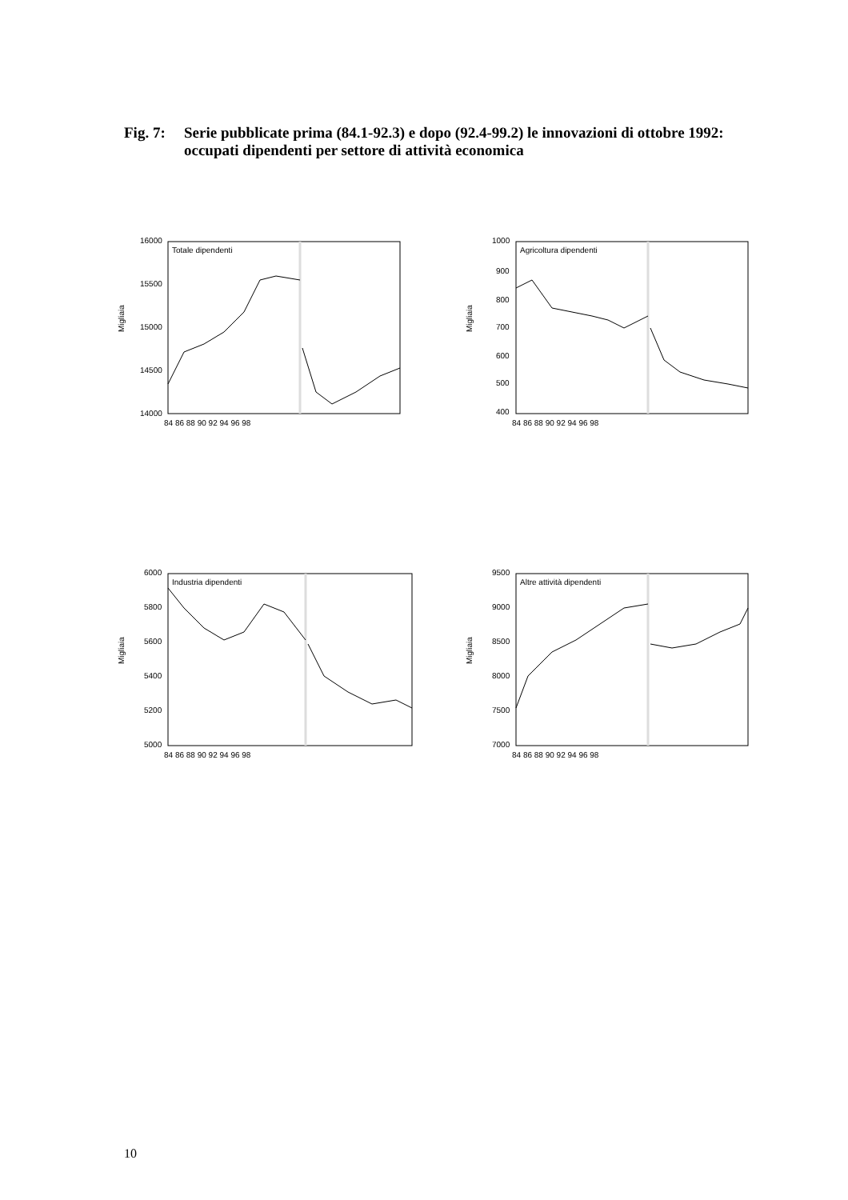Fig. 7: Serie pubblicate prima (84.1-92.3) e dopo (92.4-99.2) le innovazioni di ottobre 1992: occupati dipendenti per settore di attività economica
Migliaia
16000
15500
15000
14500
14000
Totale dipendenti
84 86 88 90 92 94 96 98
Migliaia
1000
900
800
700
600
500
400
Agricoltura dipendenti
84 86 88 90 92 94 96 98
Migliaia
6000
5800
5600
5400
5200
5000
Industria dipendenti
84 86 88 90 92 94 96 98
Migliaia
9500
9000
8500
8000
7500
7000
Altre attività dipendenti
84 86 88 90 92 94 96 98
10